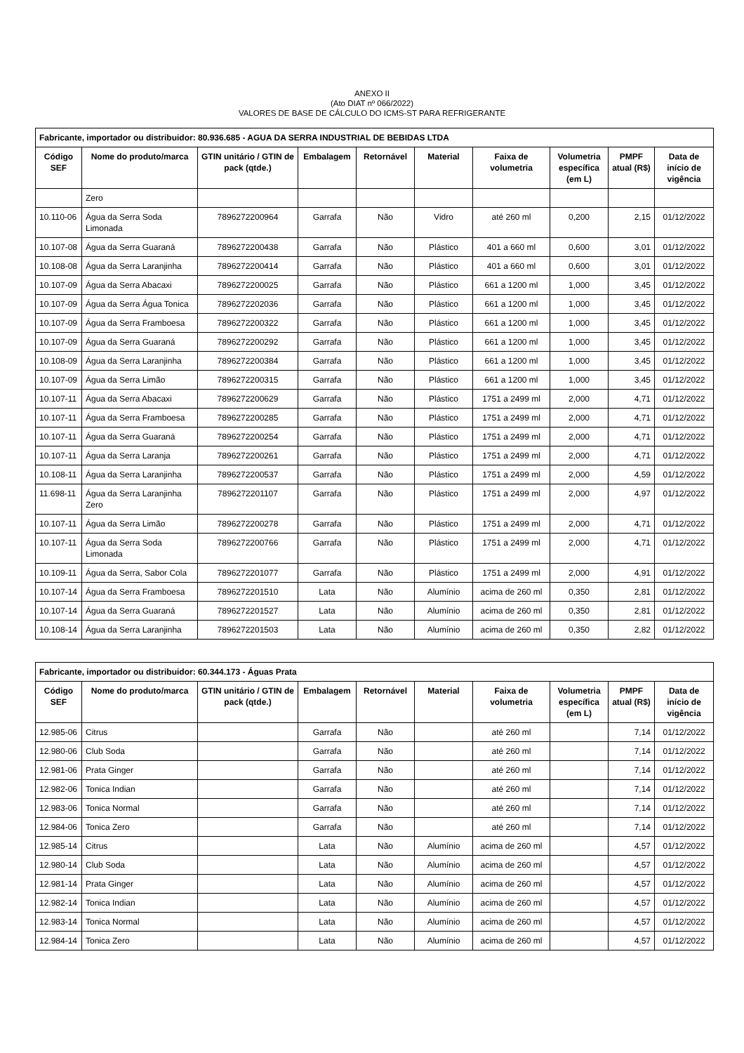ANEXO II
(Ato DIAT nº 066/2022)
VALORES DE BASE DE CÁLCULO DO ICMS-ST PARA REFRIGERANTE
| Fabricante, importador ou distribuidor: 80.936.685 - AGUA DA SERRA INDUSTRIAL DE BEBIDAS LTDA | | | | | | | | | |
| --- | --- | --- | --- | --- | --- | --- | --- | --- | --- |
| Código SEF | Nome do produto/marca | GTIN unitário / GTIN de pack (qtde.) | Embalagem | Retornável | Material | Faixa de volumetria | Volumetria específica (em L) | PMPF atual (R$) | Data de início de vigência |
| | Zero | | | | | | | | |
| 10.110-06 | Água da Serra Soda Limonada | 7896272200964 | Garrafa | Não | Vidro | até 260 ml | 0,200 | 2,15 | 01/12/2022 |
| 10.107-08 | Água da Serra Guaraná | 7896272200438 | Garrafa | Não | Plástico | 401 a 660 ml | 0,600 | 3,01 | 01/12/2022 |
| 10.108-08 | Água da Serra Laranjinha | 7896272200414 | Garrafa | Não | Plástico | 401 a 660 ml | 0,600 | 3,01 | 01/12/2022 |
| 10.107-09 | Água da Serra Abacaxi | 7896272200025 | Garrafa | Não | Plástico | 661 a 1200 ml | 1,000 | 3,45 | 01/12/2022 |
| 10.107-09 | Água da Serra Água Tonica | 7896272202036 | Garrafa | Não | Plástico | 661 a 1200 ml | 1,000 | 3,45 | 01/12/2022 |
| 10.107-09 | Água da Serra Framboesa | 7896272200322 | Garrafa | Não | Plástico | 661 a 1200 ml | 1,000 | 3,45 | 01/12/2022 |
| 10.107-09 | Água da Serra Guaraná | 7896272200292 | Garrafa | Não | Plástico | 661 a 1200 ml | 1,000 | 3,45 | 01/12/2022 |
| 10.108-09 | Água da Serra Laranjinha | 7896272200384 | Garrafa | Não | Plástico | 661 a 1200 ml | 1,000 | 3,45 | 01/12/2022 |
| 10.107-09 | Água da Serra Limão | 7896272200315 | Garrafa | Não | Plástico | 661 a 1200 ml | 1,000 | 3,45 | 01/12/2022 |
| 10.107-11 | Água da Serra Abacaxi | 7896272200629 | Garrafa | Não | Plástico | 1751 a 2499 ml | 2,000 | 4,71 | 01/12/2022 |
| 10.107-11 | Água da Serra Framboesa | 7896272200285 | Garrafa | Não | Plástico | 1751 a 2499 ml | 2,000 | 4,71 | 01/12/2022 |
| 10.107-11 | Água da Serra Guaraná | 7896272200254 | Garrafa | Não | Plástico | 1751 a 2499 ml | 2,000 | 4,71 | 01/12/2022 |
| 10.107-11 | Água da Serra Laranja | 7896272200261 | Garrafa | Não | Plástico | 1751 a 2499 ml | 2,000 | 4,71 | 01/12/2022 |
| 10.108-11 | Água da Serra Laranjinha | 7896272200537 | Garrafa | Não | Plástico | 1751 a 2499 ml | 2,000 | 4,59 | 01/12/2022 |
| 11.698-11 | Água da Serra Laranjinha Zero | 7896272201107 | Garrafa | Não | Plástico | 1751 a 2499 ml | 2,000 | 4,97 | 01/12/2022 |
| 10.107-11 | Água da Serra Limão | 7896272200278 | Garrafa | Não | Plástico | 1751 a 2499 ml | 2,000 | 4,71 | 01/12/2022 |
| 10.107-11 | Água da Serra Soda Limonada | 7896272200766 | Garrafa | Não | Plástico | 1751 a 2499 ml | 2,000 | 4,71 | 01/12/2022 |
| 10.109-11 | Água da Serra, Sabor Cola | 7896272201077 | Garrafa | Não | Plástico | 1751 a 2499 ml | 2,000 | 4,91 | 01/12/2022 |
| 10.107-14 | Água da Serra Framboesa | 7896272201510 | Lata | Não | Alumínio | acima de 260 ml | 0,350 | 2,81 | 01/12/2022 |
| 10.107-14 | Água da Serra Guaraná | 7896272201527 | Lata | Não | Alumínio | acima de 260 ml | 0,350 | 2,81 | 01/12/2022 |
| 10.108-14 | Água da Serra Laranjinha | 7896272201503 | Lata | Não | Alumínio | acima de 260 ml | 0,350 | 2,82 | 01/12/2022 |
| Fabricante, importador ou distribuidor: 60.344.173 - Águas Prata | | | | | | | | | |
| --- | --- | --- | --- | --- | --- | --- | --- | --- | --- |
| Código SEF | Nome do produto/marca | GTIN unitário / GTIN de pack (qtde.) | Embalagem | Retornável | Material | Faixa de volumetria | Volumetria específica (em L) | PMPF atual (R$) | Data de início de vigência |
| 12.985-06 | Citrus | | Garrafa | Não | | até 260 ml | | 7,14 | 01/12/2022 |
| 12.980-06 | Club Soda | | Garrafa | Não | | até 260 ml | | 7,14 | 01/12/2022 |
| 12.981-06 | Prata Ginger | | Garrafa | Não | | até 260 ml | | 7,14 | 01/12/2022 |
| 12.982-06 | Tonica Indian | | Garrafa | Não | | até 260 ml | | 7,14 | 01/12/2022 |
| 12.983-06 | Tonica Normal | | Garrafa | Não | | até 260 ml | | 7,14 | 01/12/2022 |
| 12.984-06 | Tonica Zero | | Garrafa | Não | | até 260 ml | | 7,14 | 01/12/2022 |
| 12.985-14 | Citrus | | Lata | Não | Alumínio | acima de 260 ml | | 4,57 | 01/12/2022 |
| 12.980-14 | Club Soda | | Lata | Não | Alumínio | acima de 260 ml | | 4,57 | 01/12/2022 |
| 12.981-14 | Prata Ginger | | Lata | Não | Alumínio | acima de 260 ml | | 4,57 | 01/12/2022 |
| 12.982-14 | Tonica Indian | | Lata | Não | Alumínio | acima de 260 ml | | 4,57 | 01/12/2022 |
| 12.983-14 | Tonica Normal | | Lata | Não | Alumínio | acima de 260 ml | | 4,57 | 01/12/2022 |
| 12.984-14 | Tonica Zero | | Lata | Não | Alumínio | acima de 260 ml | | 4,57 | 01/12/2022 |